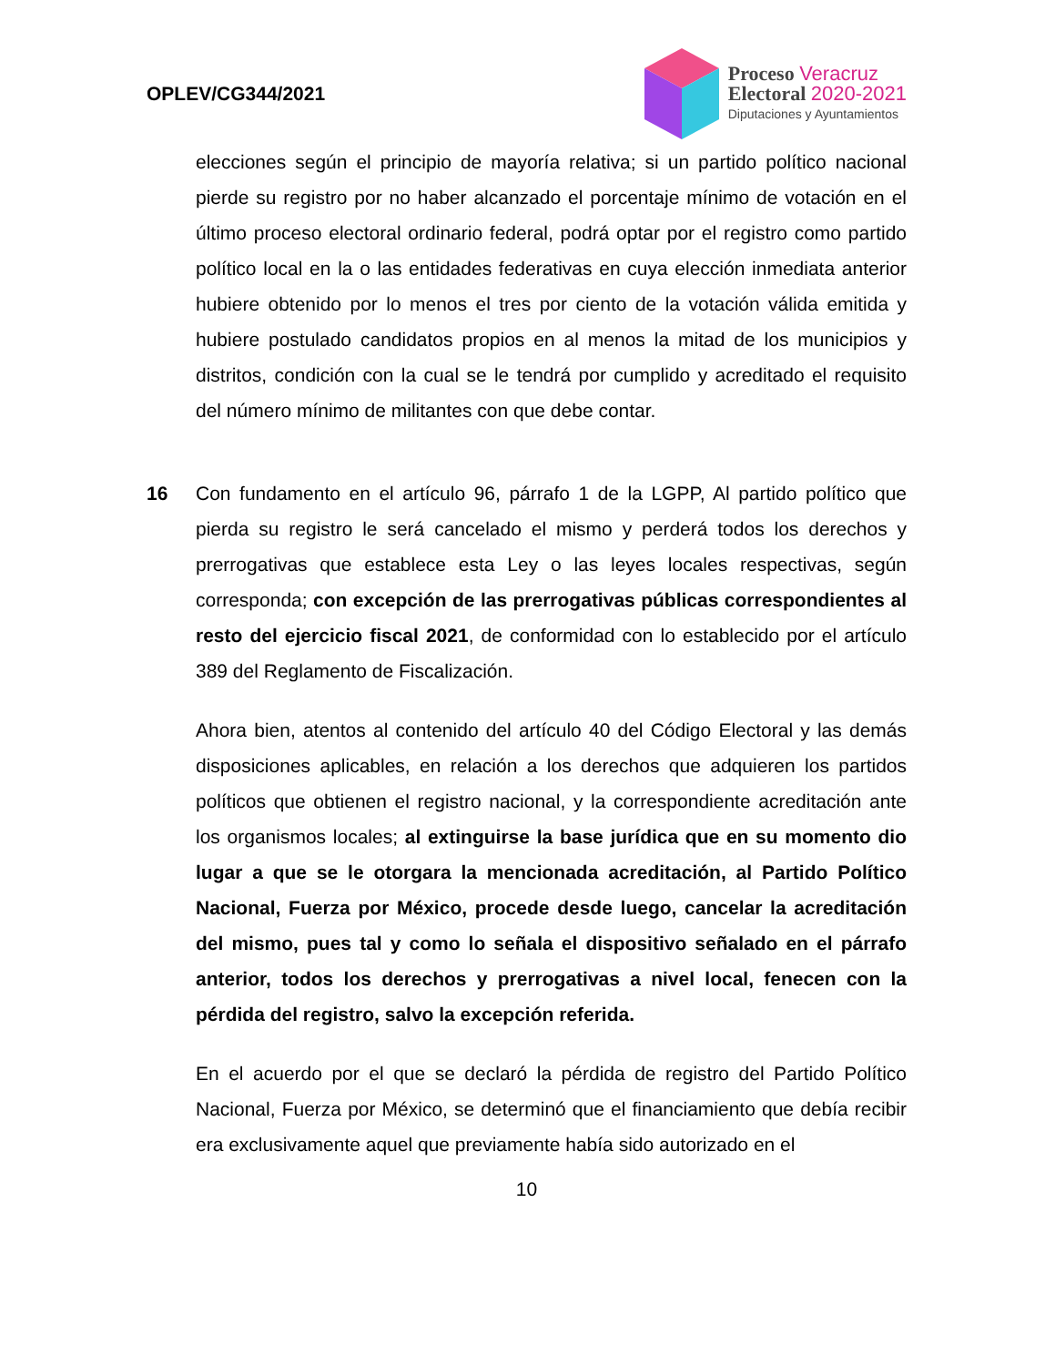OPLEV/CG344/2021
Proceso Veracruz
Electoral 2020-2021
Diputaciones y Ayuntamientos
elecciones según el principio de mayoría relativa; si un partido político nacional pierde su registro por no haber alcanzado el porcentaje mínimo de votación en el último proceso electoral ordinario federal, podrá optar por el registro como partido político local en la o las entidades federativas en cuya elección inmediata anterior hubiere obtenido por lo menos el tres por ciento de la votación válida emitida y hubiere postulado candidatos propios en al menos la mitad de los municipios y distritos, condición con la cual se le tendrá por cumplido y acreditado el requisito del número mínimo de militantes con que debe contar.
16 Con fundamento en el artículo 96, párrafo 1 de la LGPP, Al partido político que pierda su registro le será cancelado el mismo y perderá todos los derechos y prerrogativas que establece esta Ley o las leyes locales respectivas, según corresponda; con excepción de las prerrogativas públicas correspondientes al resto del ejercicio fiscal 2021, de conformidad con lo establecido por el artículo 389 del Reglamento de Fiscalización.
Ahora bien, atentos al contenido del artículo 40 del Código Electoral y las demás disposiciones aplicables, en relación a los derechos que adquieren los partidos políticos que obtienen el registro nacional, y la correspondiente acreditación ante los organismos locales; al extinguirse la base jurídica que en su momento dio lugar a que se le otorgara la mencionada acreditación, al Partido Político Nacional, Fuerza por México, procede desde luego, cancelar la acreditación del mismo, pues tal y como lo señala el dispositivo señalado en el párrafo anterior, todos los derechos y prerrogativas a nivel local, fenecen con la pérdida del registro, salvo la excepción referida.
En el acuerdo por el que se declaró la pérdida de registro del Partido Político Nacional, Fuerza por México, se determinó que el financiamiento que debía recibir era exclusivamente aquel que previamente había sido autorizado en el
10